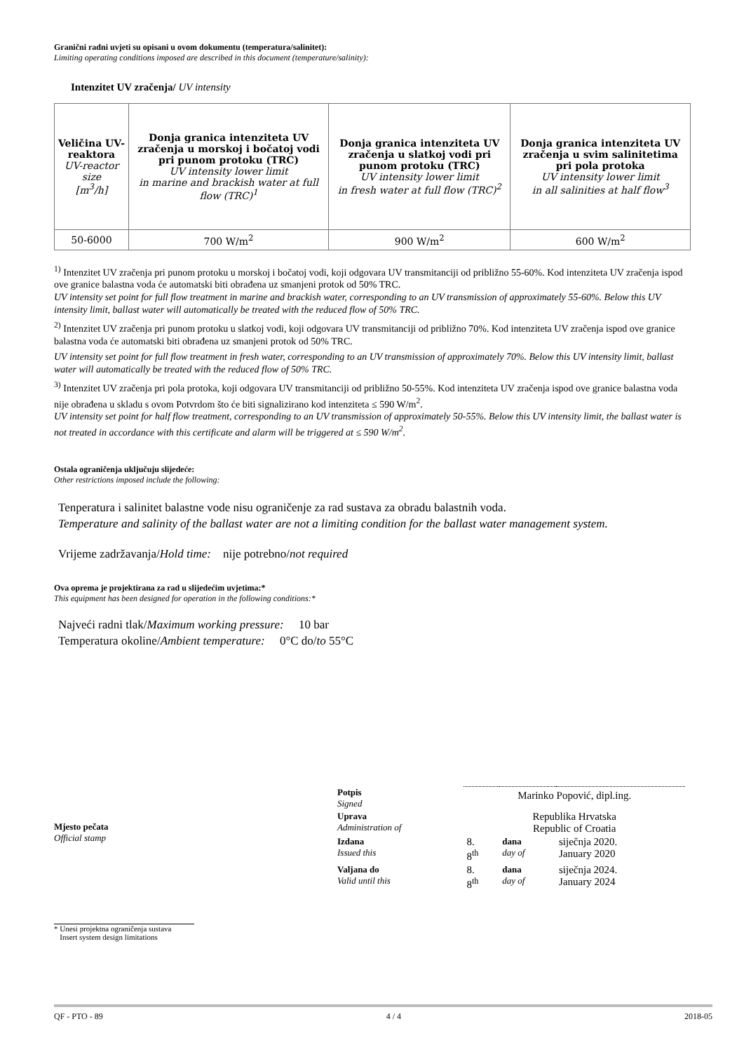Granični radni uvjeti su opisani u ovom dokumentu (temperatura/salinitet):
Limiting operating conditions imposed are described in this document (temperature/salinity):
Intenzitet UV zračenja/ UV intensity
| Veličina UV-reaktora UV-reactor size [m<sup>3</sup>/h] | Donja granica intenziteta UV zračenja u morskoj i bočatoj vodi pri punom protoku (TRC) UV intensity lower limit in marine and brackish water at full flow (TRC)<sup>1</sup> | Donja granica intenziteta UV zračenja u slatkoj vodi pri punom protoku (TRC) UV intensity lower limit in fresh water at full flow (TRC)<sup>2</sup> | Donja granica intenziteta UV zračenja u svim salinitetima pri pola protoka UV intensity lower limit in all salinities at half flow<sup>3</sup> |
| 50-6000 | 700 W/m<sup>2</sup> | 900 W/m<sup>2</sup> | 600 W/m<sup>2</sup> |
<sup>1)</sup> Intenzitet UV zračenja pri punom protoku u morskoj i bočatoj vodi, koji odgovara UV transmitanciji od približno 55-60%. Kod intenziteta UV zračenja ispod ove granice balastna voda će automatski biti obrađena uz smanjeni protok od 50% TRC.
UV intensity set point for full flow treatment in marine and brackish water, corresponding to an UV transmission of approximately 55-60%. Below this UV intensity limit, ballast water will automatically be treated with the reduced flow of 50% TRC.
<sup>2)</sup> Intenzitet UV zračenja pri punom protoku u slatkoj vodi, koji odgovara UV transmitanciji od približno 70%. Kod intenziteta UV zračenja ispod ove granice balastna voda će automatski biti obrađena uz smanjeni protok od 50% TRC.
UV intensity set point for full flow treatment in fresh water, corresponding to an UV transmission of approximately 70%. Below this UV intensity limit, ballast water will automatically be treated with the reduced flow of 50% TRC.
<sup>3)</sup> Intenzitet UV zračenja pri pola protoka, koji odgovara UV transmitanciji od približno 50-55%. Kod intenziteta UV zračenja ispod ove granice balastna voda nije obrađena u skladu s ovom Potvrdom što će biti signalizirano kod intenziteta ≤ 590 W/m<sup>2</sup>.
UV intensity set point for half flow treatment, corresponding to an UV transmission of approximately 50-55%. Below this UV intensity limit, the ballast water is not treated in accordance with this certificate and alarm will be triggered at ≤ 590 W/m<sup>2</sup>.
Ostala ograničenja uključuju slijedeće:
Other restrictions imposed include the following:
Tenperatura i salinitet balastne vode nisu ograničenje za rad sustava za obradu balastnih voda.
Temperature and salinity of the ballast water are not a limiting condition for the ballast water management system.
Vrijeme zadržavanja/Hold time: nije potrebno/not required
Ova oprema je projektirana za rad u slijedećim uvjetima:*
This equipment has been designed for operation in the following conditions:*
Najveći radni tlak/Maximum working pressure: 10 bar
Temperatura okoline/Ambient temperature: 0°C do/to 55°C
Mjesto pečata
Official stamp
| Potpis Signed | Marinko Popović, dipl.ing. | | |
| Uprava Administration of | Republika Hrvatska Republic of Croatia | | |
| Izdana Issued this | 8. 8<sup>th</sup> | dana day of | siječnja 2020. January 2020 |
| Valjana do Valid until this | 8. 8<sup>th</sup> | dana day of | siječnja 2024. January 2024 |
* Unesi projektna ograničenja sustava
Insert system design limitations
QF - PTO - 89 4 / 4 2018-05